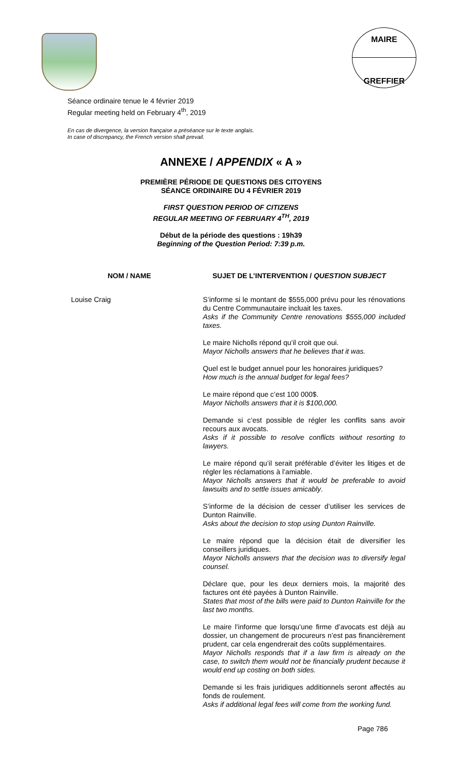MAIRE
GREFFIER
Séance ordinaire tenue le 4 février 2019
Regular meeting held on February 4<sup>th</sup>, 2019
En cas de divergence, la version française a préséance sur le texte anglais.
In case of discrepancy, the French version shall prevail.
ANNEXE / APPENDIX « A »
PREMIÈRE PÉRIODE DE QUESTIONS DES CITOYENS
SÉANCE ORDINAIRE DU 4 FÉVRIER 2019
FIRST QUESTION PERIOD OF CITIZENS
REGULAR MEETING OF FEBRUARY 4<sup>TH</sup>, 2019
Début de la période des questions : 19h39
Beginning of the Question Period: 7:39 p.m.
| NOM / NAME | SUJET DE L’INTERVENTION / QUESTION SUBJECT |
| --- | --- |
| Louise Craig | S’informe si le montant de $555,000 prévu pour les rénovations du Centre Communautaire incluait les taxes. Asks if the Community Centre renovations $555,000 included taxes. Le maire Nicholls répond qu’il croit que oui. Mayor Nicholls answers that he believes that it was. Quel est le budget annuel pour les honoraires juridiques? How much is the annual budget for legal fees? Le maire répond que c’est 100 000$. Mayor Nicholls answers that it is $100,000. Demande si c’est possible de régler les conflits sans avoir recours aux avocats. Asks if it possible to resolve conflicts without resorting to lawyers. Le maire répond qu’il serait préférable d’éviter les litiges et de régler les réclamations à l’amiable. Mayor Nicholls answers that it would be preferable to avoid lawsuits and to settle issues amicably . S’informe de la décision de cesser d’utiliser les services de Dunton Rainville. Asks about the decision to stop using Dunton Rainville. Le maire répond que la décision était de diversifier les conseillers juridiques. Mayor Nicholls answers that the decision was to diversify legal counsel. Déclare que, pour les deux derniers mois, la majorité des factures ont été payées à Dunton Rainville. States that most of the bills were paid to Dunton Rainville for the last two months. Le maire l’informe que lorsqu’une firme d’avocats est déjà au dossier, un changement de procureurs n’est pas financièrement prudent, car cela engendrerait des coûts supplémentaires. Mayor Nicholls responds that if a law firm is already on the case, to switch them would not be financially prudent because it would end up costing on both sides. Demande si les frais juridiques additionnels seront affectés au fonds de roulement. Asks if additional legal fees will come from the working fund. |
Page 786